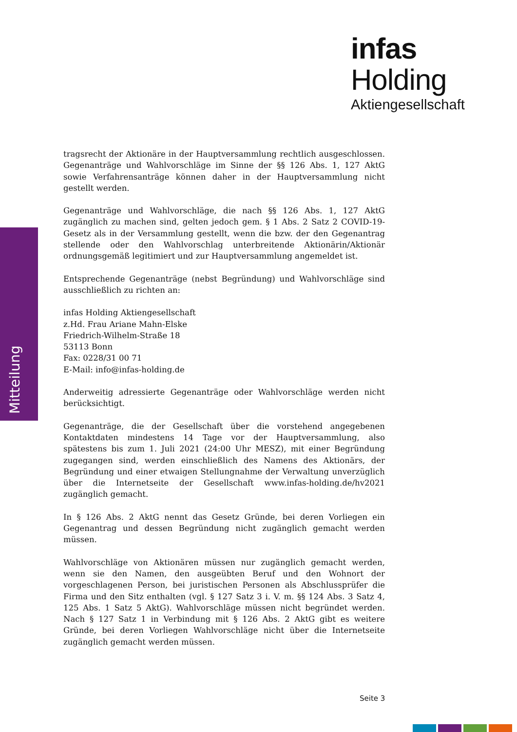infas Holding
Aktiengesellschaft
Mitteilung
tragsrecht der Aktionäre in der Hauptversammlung rechtlich ausgeschlossen. Gegenanträge und Wahlvorschläge im Sinne der §§ 126 Abs. 1, 127 AktG sowie Verfahrensanträge können daher in der Hauptversammlung nicht gestellt werden.
Gegenanträge und Wahlvorschläge, die nach §§ 126 Abs. 1, 127 AktG zugänglich zu machen sind, gelten jedoch gem. § 1 Abs. 2 Satz 2 COVID-19-Gesetz als in der Versammlung gestellt, wenn die bzw. der den Gegenantrag stellende oder den Wahlvorschlag unterbreitende Aktionärin/Aktionär ordnungsgemäß legitimiert und zur Hauptversammlung angemeldet ist.
Entsprechende Gegenanträge (nebst Begründung) und Wahlvorschläge sind ausschließlich zu richten an:
infas Holding Aktiengesellschaft
z.Hd. Frau Ariane Mahn-Elske
Friedrich-Wilhelm-Straße 18
53113 Bonn
Fax: 0228/31 00 71
E-Mail: info@infas-holding.de
Anderweitig adressierte Gegenanträge oder Wahlvorschläge werden nicht berücksichtigt.
Gegenanträge, die der Gesellschaft über die vorstehend angegebenen Kontaktdaten mindestens 14 Tage vor der Hauptversammlung, also spätestens bis zum 1. Juli 2021 (24:00 Uhr MESZ), mit einer Begründung zugegangen sind, werden einschließlich des Namens des Aktionärs, der Begründung und einer etwaigen Stellungnahme der Verwaltung unverzüglich über die Internetseite der Gesellschaft www.infas-holding.de/hv2021 zugänglich gemacht.
In § 126 Abs. 2 AktG nennt das Gesetz Gründe, bei deren Vorliegen ein Gegenantrag und dessen Begründung nicht zugänglich gemacht werden müssen.
Wahlvorschläge von Aktionären müssen nur zugänglich gemacht werden, wenn sie den Namen, den ausgeübten Beruf und den Wohnort der vorgeschlagenen Person, bei juristischen Personen als Abschlussprüfer die Firma und den Sitz enthalten (vgl. § 127 Satz 3 i. V. m. §§ 124 Abs. 3 Satz 4, 125 Abs. 1 Satz 5 AktG). Wahlvorschläge müssen nicht begründet werden. Nach § 127 Satz 1 in Verbindung mit § 126 Abs. 2 AktG gibt es weitere Gründe, bei deren Vorliegen Wahlvorschläge nicht über die Internetseite zugänglich gemacht werden müssen.
Seite 3